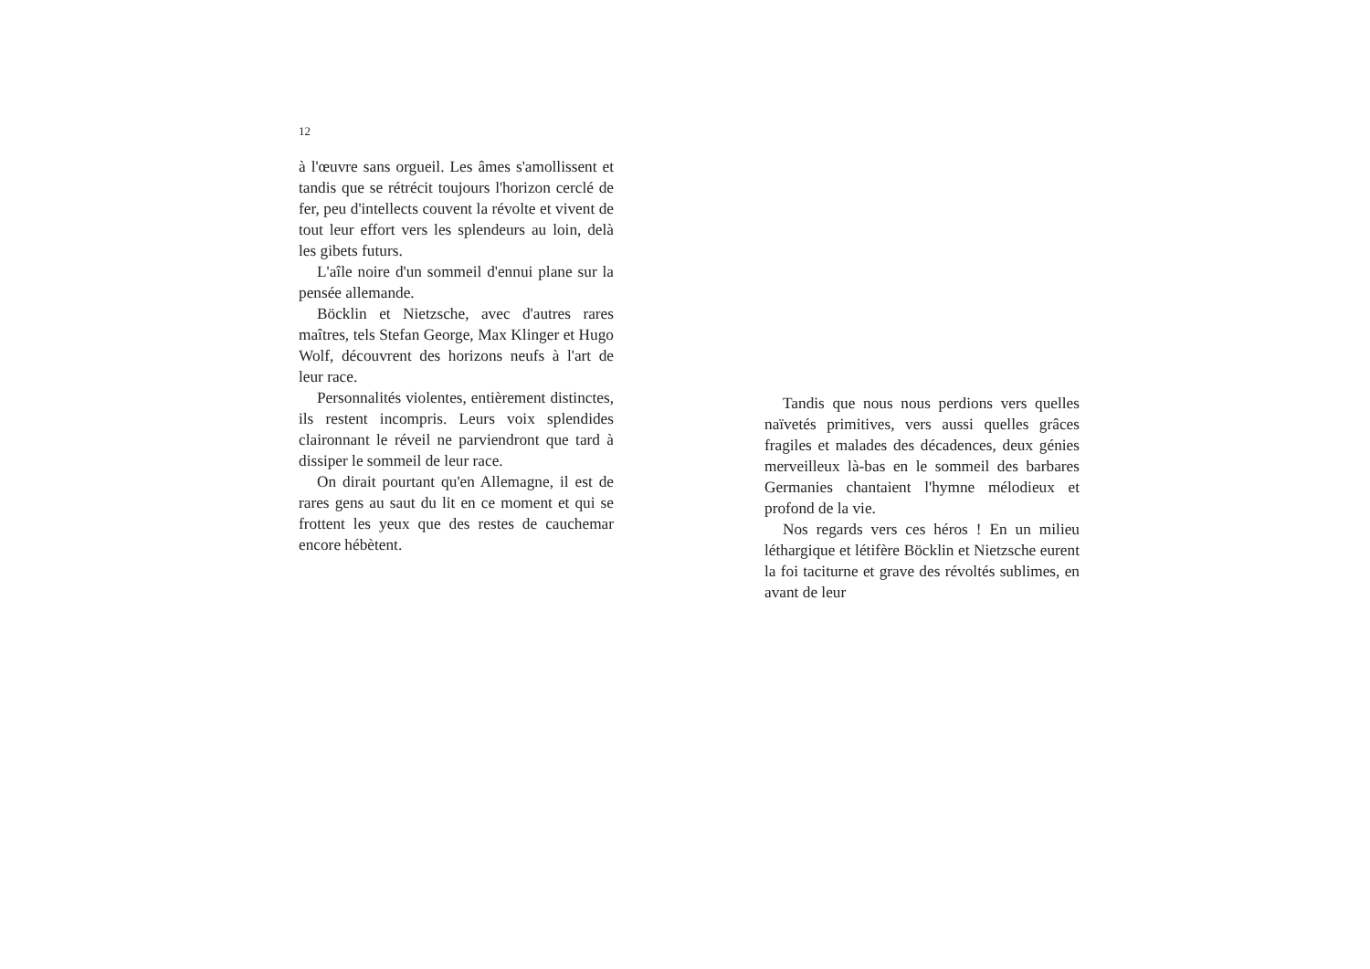12
à l'œuvre sans orgueil. Les âmes s'amollissent et tandis que se rétrécit toujours l'horizon cerclé de fer, peu d'intellects couvent la révolte et vivent de tout leur effort vers les splendeurs au loin, delà les gibets futurs.
L'aîle noire d'un sommeil d'ennui plane sur la pensée allemande.
Böcklin et Nietzsche, avec d'autres rares maîtres, tels Stefan George, Max Klinger et Hugo Wolf, découvrent des horizons neufs à l'art de leur race.
Personnalités violentes, entièrement distinctes, ils restent incompris. Leurs voix splendides claironnant le réveil ne parviendront que tard à dissiper le sommeil de leur race.
On dirait pourtant qu'en Allemagne, il est de rares gens au saut du lit en ce moment et qui se frottent les yeux que des restes de cauchemar encore hébètent.
Tandis que nous nous perdions vers quelles naïvetés primitives, vers aussi quelles grâces fragiles et malades des décadences, deux génies merveilleux là-bas en le sommeil des barbares Germanies chantaient l'hymne mélodieux et profond de la vie.
Nos regards vers ces héros ! En un milieu léthargique et létifère Böcklin et Nietzsche eurent la foi taciturne et grave des révoltés sublimes, en avant de leur